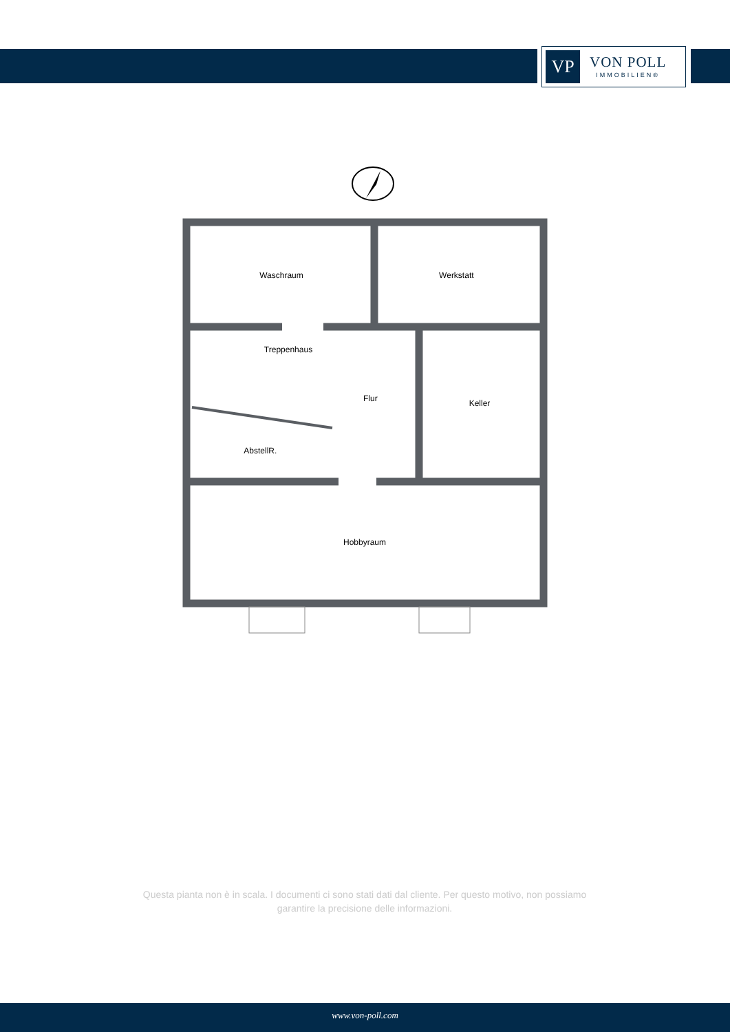VP
VON POLL
IMMOBILIEN®
Waschraum Werkstatt Treppenhaus Flur Keller AbstellR. Hobbyraum
Questa pianta non è in scala. I documenti ci sono stati dati dal cliente. Per questo motivo, non possiamo garantire la precisione delle informazioni.
www.von-poll.com